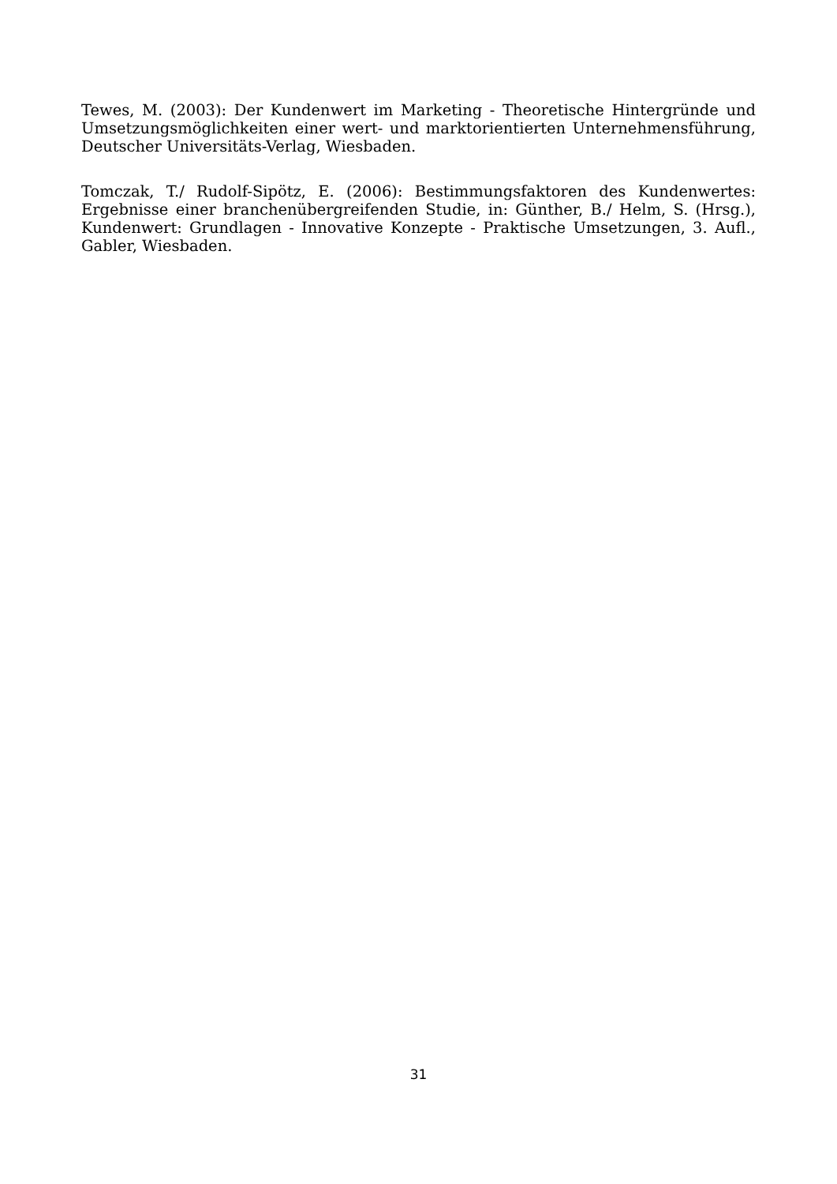Tewes, M. (2003): Der Kundenwert im Marketing - Theoretische Hintergründe und Umsetzungsmöglichkeiten einer wert- und marktorientierten Unternehmensführung, Deutscher Universitäts-Verlag, Wiesbaden.
Tomczak, T./ Rudolf-Sipötz, E. (2006): Bestimmungsfaktoren des Kundenwertes: Ergebnisse einer branchenübergreifenden Studie, in: Günther, B./ Helm, S. (Hrsg.), Kundenwert: Grundlagen - Innovative Konzepte - Praktische Umsetzungen, 3. Aufl., Gabler, Wiesbaden.
31